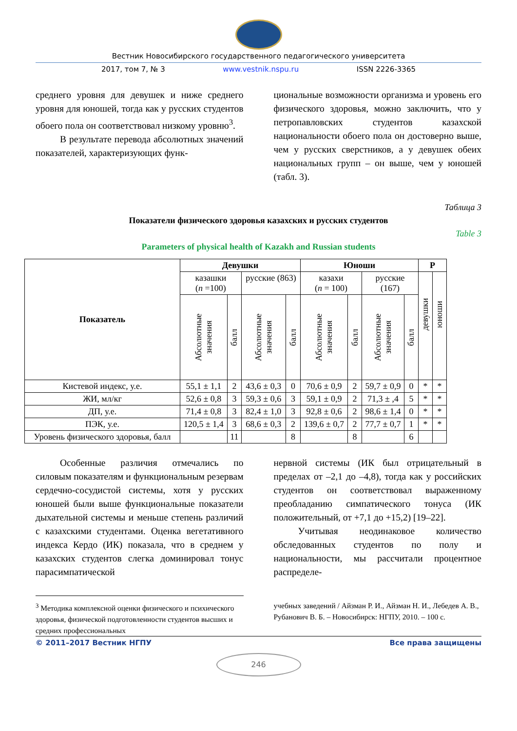Вестник Новосибирского государственного педагогического университета
2017, том 7, № 3 www.vestnik.nspu.ru ISSN 2226-3365
среднего уровня для девушек и ниже среднего уровня для юношей, тогда как у русских студентов обоего пола он соответствовал низкому уровню<sup>3</sup>.
В результате перевода абсолютных значений показателей, характеризующих функ-
циональные возможности организма и уровень его физического здоровья, можно заключить, что у петропавловских студентов казахской национальности обоего пола он достоверно выше, чем у русских сверстников, а у девушек обеих национальных групп – он выше, чем у юношей (табл. 3).
Таблица 3
Показатели физического здоровья казахских и русских студентов
Table 3
Parameters of physical health of Kazakh and Russian students
| Показатель | Девушки | | | | Юноши | | | | P | |
| --- | --- | --- | --- | --- | --- | --- | --- | --- | --- | --- |
| | казашки ( n =100) | | русские (863) | | казахи ( n = 100) | | русские (167) | | девушки | юноши |
| | Абсолютные значения | балл | Абсолютные значения | балл | Абсолютные значения | балл | Абсолютные значения | балл | | |
| Кистевой индекс, у.е. | 55,1 ± 1,1 | 2 | 43,6 ± 0,3 | 0 | 70,6 ± 0,9 | 2 | 59,7 ± 0,9 | 0 | * | * |
| ЖИ, мл/кг | 52,6 ± 0,8 | 3 | 59,3 ± 0,6 | 3 | 59,1 ± 0,9 | 2 | 71,3 ± ,4 | 5 | * | * |
| ДП, у.е. | 71,4 ± 0,8 | 3 | 82,4 ± 1,0 | 3 | 92,8 ± 0,6 | 2 | 98,6 ± 1,4 | 0 | * | * |
| ПЭК, у.е. | 120,5 ± 1,4 | 3 | 68,6 ± 0,3 | 2 | 139,6 ± 0,7 | 2 | 77,7 ± 0,7 | 1 | * | * |
| Уровень физического здоровья, балл | | 11 | | 8 | | 8 | | 6 | | |
Особенные различия отмечались по силовым показателям и функциональным резервам сердечно-сосудистой системы, хотя у русских юношей были выше функциональные показатели дыхательной системы и меньше степень различий с казахскими студентами. Оценка вегетативного индекса Кердо (ИК) показала, что в среднем у казахских студентов слегка доминировал тонус парасимпатической
нервной системы (ИК был отрицательный в пределах от –2,1 до –4,8), тогда как у российских студентов он соответствовал выраженному преобладанию симпатического тонуса (ИК положительный, от +7,1 до +15,2) [19–22].
Учитывая неодинаковое количество обследованных студентов по полу и национальности, мы рассчитали процентное распределе-
<sup>3</sup> Методика комплексной оценки физического и психического здоровья, физической подготовленности студентов высших и средних профессиональных
учебных заведений / Айзман Р. И., Айзман Н. И., Лебедев А. В., Рубанович В. Б. – Новосибирск: НГПУ, 2010. – 100 с.
© 2011–2017 Вестник НГПУ Все права защищены
246